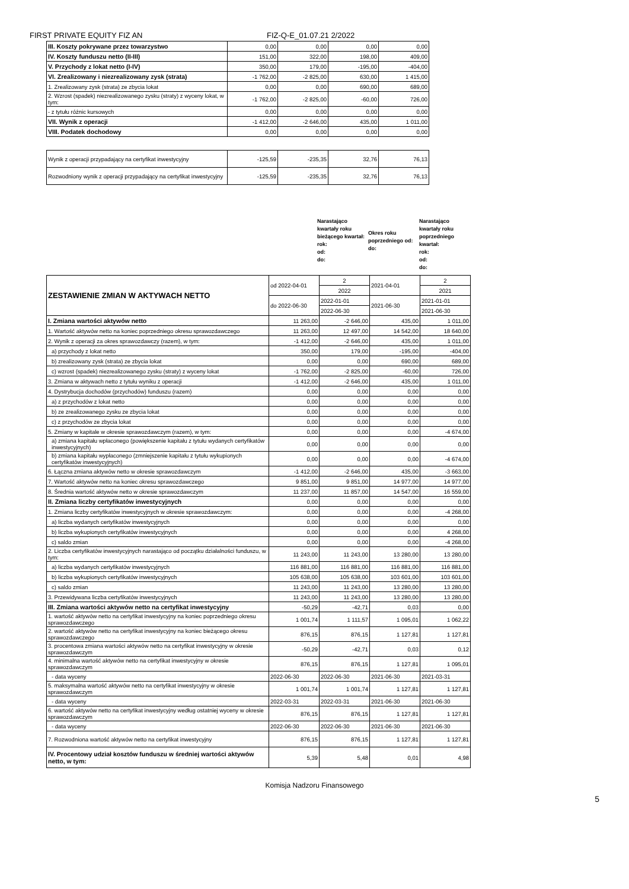FIRST PRIVATE EQUITY FIZ AN FIZ-Q-E_01.07.21 2/2022
| III. Koszty pokrywane przez towarzystwo | 0,00 | 0,00 | 0,00 | 0,00 |
| IV. Koszty funduszu netto (II-III) | 151,00 | 322,00 | 198,00 | 409,00 |
| V. Przychody z lokat netto (I-IV) | 350,00 | 179,00 | -195,00 | -404,00 |
| VI. Zrealizowany i niezrealizowany zysk (strata) | -1 762,00 | -2 825,00 | 630,00 | 1 415,00 |
| 1. Zrealizowany zysk (strata) ze zbycia lokat | 0,00 | 0,00 | 690,00 | 689,00 |
| 2. Wzrost (spadek) niezrealizowanego zysku (straty) z wyceny lokat, w tym: | -1 762,00 | -2 825,00 | -60,00 | 726,00 |
| - z tytułu różnic kursowych | 0,00 | 0,00 | 0,00 | 0,00 |
| VII. Wynik z operacji | -1 412,00 | -2 646,00 | 435,00 | 1 011,00 |
| VIII. Podatek dochodowy | 0,00 | 0,00 | 0,00 | 0,00 |
| Wynik z operacji przypadający na certyfikat inwestycyjny | -125,59 | -235,35 | 32,76 | 76,13 |
| Rozwodniony wynik z operacji przypadający na certyfikat inwestycyjny | -125,59 | -235,35 | 32,76 | 76,13 |
Narastająco kwartały roku bieżącego kwartał:
rok:
od:
do:
Okres roku poprzedniego od:
do:
Narastająco kwartały roku poprzedniego kwartał:
rok:
od:
do:
| ZESTAWIENIE ZMIAN W AKTYWACH NETTO | od 2022-04-01 | 2 | 2021-04-01 | 2 |
| | | 2022 | | 2021 |
| | do 2022-06-30 | 2022-01-01 | 2021-06-30 | 2021-01-01 |
| | | 2022-06-30 | | 2021-06-30 |
| I. Zmiana wartości aktywów netto | 11 263,00 | -2 646,00 | 435,00 | 1 011,00 |
| 1. Wartość aktywów netto na koniec poprzedniego okresu sprawozdawczego | 11 263,00 | 12 497,00 | 14 542,00 | 18 640,00 |
| 2. Wynik z operacji za okres sprawozdawczy (razem), w tym: | -1 412,00 | -2 646,00 | 435,00 | 1 011,00 |
| a) przychody z lokat netto | 350,00 | 179,00 | -195,00 | -404,00 |
| b) zrealizowany zysk (strata) ze zbycia lokat | 0,00 | 0,00 | 690,00 | 689,00 |
| c) wzrost (spadek) niezrealizowanego zysku (straty) z wyceny lokat | -1 762,00 | -2 825,00 | -60,00 | 726,00 |
| 3. Zmiana w aktywach netto z tytułu wyniku z operacji | -1 412,00 | -2 646,00 | 435,00 | 1 011,00 |
| 4. Dystrybucja dochodów (przychodów) funduszu (razem) | 0,00 | 0,00 | 0,00 | 0,00 |
| a) z przychodów z lokat netto | 0,00 | 0,00 | 0,00 | 0,00 |
| b) ze zrealizowanego zysku ze zbycia lokat | 0,00 | 0,00 | 0,00 | 0,00 |
| c) z przychodów ze zbycia lokat | 0,00 | 0,00 | 0,00 | 0,00 |
| 5. Zmiany w kapitale w okresie sprawozdawczym (razem), w tym: | 0,00 | 0,00 | 0,00 | -4 674,00 |
| a) zmiana kapitału wpłaconego (powiększenie kapitału z tytułu wydanych certyfikatów inwestycyjnych) | 0,00 | 0,00 | 0,00 | 0,00 |
| b) zmiana kapitału wypłaconego (zmniejszenie kapitału z tytułu wykupionych certyfikatów inwestycyjnych) | 0,00 | 0,00 | 0,00 | -4 674,00 |
| 6. Łączna zmiana aktywów netto w okresie sprawozdawczym | -1 412,00 | -2 646,00 | 435,00 | -3 663,00 |
| 7. Wartość aktywów netto na koniec okresu sprawozdawczego | 9 851,00 | 9 851,00 | 14 977,00 | 14 977,00 |
| 8. Średnia wartość aktywów netto w okresie sprawozdawczym | 11 237,00 | 11 857,00 | 14 547,00 | 16 559,00 |
| II. Zmiana liczby certyfikatów inwestycyjnych | 0,00 | 0,00 | 0,00 | 0,00 |
| 1. Zmiana liczby certyfikatów inwestycyjnych w okresie sprawozdawczym: | 0,00 | 0,00 | 0,00 | -4 268,00 |
| a) liczba wydanych certyfikatów inwestycyjnych | 0,00 | 0,00 | 0,00 | 0,00 |
| b) liczba wykupionych certyfikatów inwestycyjnych | 0,00 | 0,00 | 0,00 | 4 268,00 |
| c) saldo zmian | 0,00 | 0,00 | 0,00 | -4 268,00 |
| 2. Liczba certyfikatów inwestycyjnych narastająco od początku działalności funduszu, w tym: | 11 243,00 | 11 243,00 | 13 280,00 | 13 280,00 |
| a) liczba wydanych certyfikatów inwestycyjnych | 116 881,00 | 116 881,00 | 116 881,00 | 116 881,00 |
| b) liczba wykupionych certyfikatów inwestycyjnych | 105 638,00 | 105 638,00 | 103 601,00 | 103 601,00 |
| c) saldo zmian | 11 243,00 | 11 243,00 | 13 280,00 | 13 280,00 |
| 3. Przewidywana liczba certyfikatów inwestycyjnych | 11 243,00 | 11 243,00 | 13 280,00 | 13 280,00 |
| III. Zmiana wartości aktywów netto na certyfikat inwestycyjny | -50,29 | -42,71 | 0,03 | 0,00 |
| 1. wartość aktywów netto na certyfikat inwestycyjny na koniec poprzedniego okresu sprawozdawczego | 1 001,74 | 1 111,57 | 1 095,01 | 1 062,22 |
| 2. wartość aktywów netto na certyfikat inwestycyjny na koniec bieżącego okresu sprawozdawczego | 876,15 | 876,15 | 1 127,81 | 1 127,81 |
| 3. procentowa zmiana wartości aktywów netto na certyfikat inwestycyjny w okresie sprawozdawczym | -50,29 | -42,71 | 0,03 | 0,12 |
| 4. minimalna wartość aktywów netto na certyfikat inwestycyjny w okresie sprawozdawczym | 876,15 | 876,15 | 1 127,81 | 1 095,01 |
| - data wyceny | 2022-06-30 | 2022-06-30 | 2021-06-30 | 2021-03-31 |
| 5. maksymalna wartość aktywów netto na certyfikat inwestycyjny w okresie sprawozdawczym | 1 001,74 | 1 001,74 | 1 127,81 | 1 127,81 |
| - data wyceny | 2022-03-31 | 2022-03-31 | 2021-06-30 | 2021-06-30 |
| 6. wartość aktywów netto na certyfikat inwestycyjny według ostatniej wyceny w okresie sprawozdawczym | 876,15 | 876,15 | 1 127,81 | 1 127,81 |
| - data wyceny | 2022-06-30 | 2022-06-30 | 2021-06-30 | 2021-06-30 |
| 7. Rozwodniona wartość aktywów netto na certyfikat inwestycyjny | 876,15 | 876,15 | 1 127,81 | 1 127,81 |
| IV. Procentowy udział kosztów funduszu w średniej wartości aktywów netto, w tym: | 5,39 | 5,48 | 0,01 | 4,98 |
Komisja Nadzoru Finansowego
5